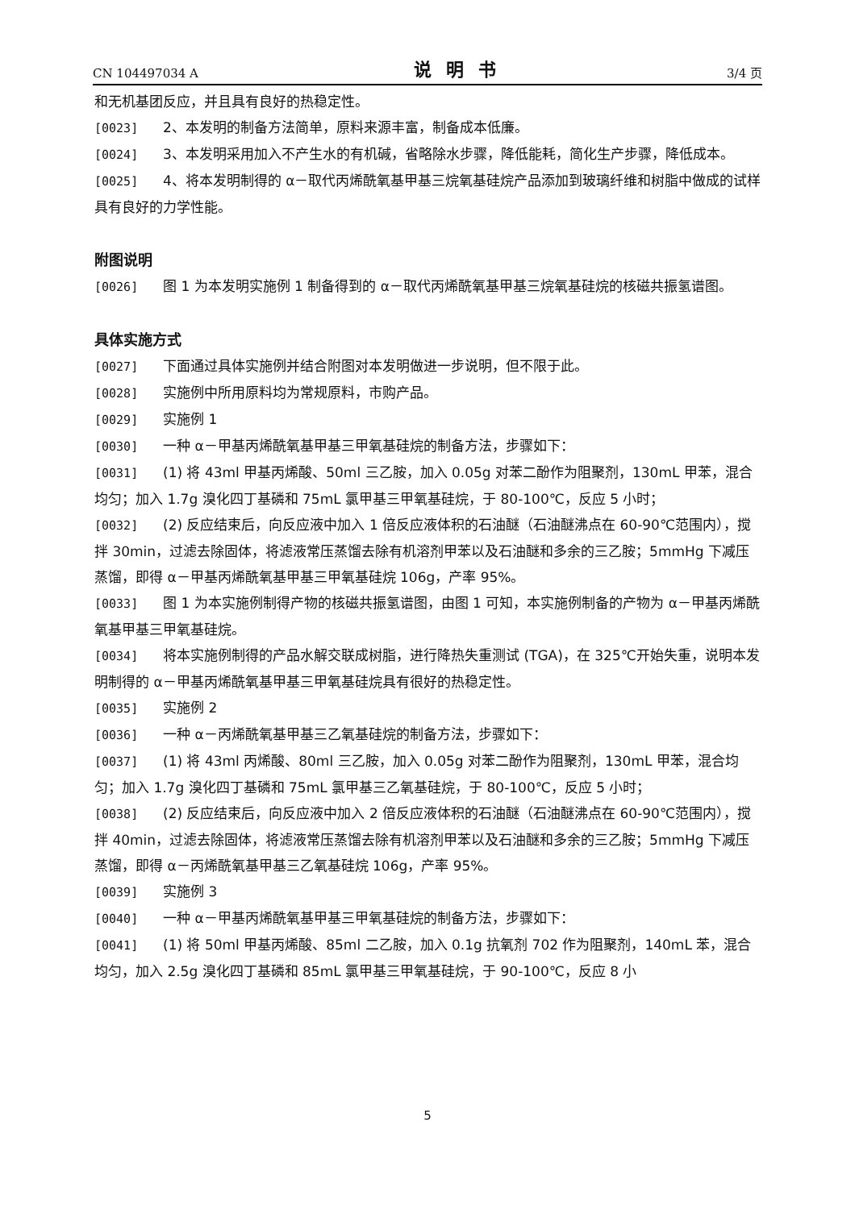CN 104497034 A 说明书 3/4 页
和无机基团反应，并且具有良好的热稳定性。
[0023] 2、本发明的制备方法简单，原料来源丰富，制备成本低廉。
[0024] 3、本发明采用加入不产生水的有机碱，省略除水步骤，降低能耗，简化生产步骤，降低成本。
[0025] 4、将本发明制得的 α－取代丙烯酰氧基甲基三烷氧基硅烷产品添加到玻璃纤维和树脂中做成的试样具有良好的力学性能。
附图说明
[0026] 图 1 为本发明实施例 1 制备得到的 α－取代丙烯酰氧基甲基三烷氧基硅烷的核磁共振氢谱图。
具体实施方式
[0027] 下面通过具体实施例并结合附图对本发明做进一步说明，但不限于此。
[0028] 实施例中所用原料均为常规原料，市购产品。
[0029] 实施例 1
[0030] 一种 α－甲基丙烯酰氧基甲基三甲氧基硅烷的制备方法，步骤如下：
[0031] (1) 将 43ml 甲基丙烯酸、50ml 三乙胺，加入 0.05g 对苯二酚作为阻聚剂，130mL 甲苯，混合均匀；加入 1.7g 溴化四丁基磷和 75mL 氯甲基三甲氧基硅烷，于 80-100℃，反应 5 小时；
[0032] (2) 反应结束后，向反应液中加入 1 倍反应液体积的石油醚（石油醚沸点在 60-90℃范围内），搅拌 30min，过滤去除固体，将滤液常压蒸馏去除有机溶剂甲苯以及石油醚和多余的三乙胺；5mmHg 下减压蒸馏，即得 α－甲基丙烯酰氧基甲基三甲氧基硅烷 106g，产率 95%。
[0033] 图 1 为本实施例制得产物的核磁共振氢谱图，由图 1 可知，本实施例制备的产物为 α－甲基丙烯酰氧基甲基三甲氧基硅烷。
[0034] 将本实施例制得的产品水解交联成树脂，进行降热失重测试 (TGA)，在 325℃开始失重，说明本发明制得的 α－甲基丙烯酰氧基甲基三甲氧基硅烷具有很好的热稳定性。
[0035] 实施例 2
[0036] 一种 α－丙烯酰氧基甲基三乙氧基硅烷的制备方法，步骤如下：
[0037] (1) 将 43ml 丙烯酸、80ml 三乙胺，加入 0.05g 对苯二酚作为阻聚剂，130mL 甲苯，混合均匀；加入 1.7g 溴化四丁基磷和 75mL 氯甲基三乙氧基硅烷，于 80-100℃，反应 5 小时；
[0038] (2) 反应结束后，向反应液中加入 2 倍反应液体积的石油醚（石油醚沸点在 60-90℃范围内），搅拌 40min，过滤去除固体，将滤液常压蒸馏去除有机溶剂甲苯以及石油醚和多余的三乙胺；5mmHg 下减压蒸馏，即得 α－丙烯酰氧基甲基三乙氧基硅烷 106g，产率 95%。
[0039] 实施例 3
[0040] 一种 α－甲基丙烯酰氧基甲基三甲氧基硅烷的制备方法，步骤如下：
[0041] (1) 将 50ml 甲基丙烯酸、85ml 二乙胺，加入 0.1g 抗氧剂 702 作为阻聚剂，140mL 苯，混合均匀，加入 2.5g 溴化四丁基磷和 85mL 氯甲基三甲氧基硅烷，于 90-100℃，反应 8 小
5